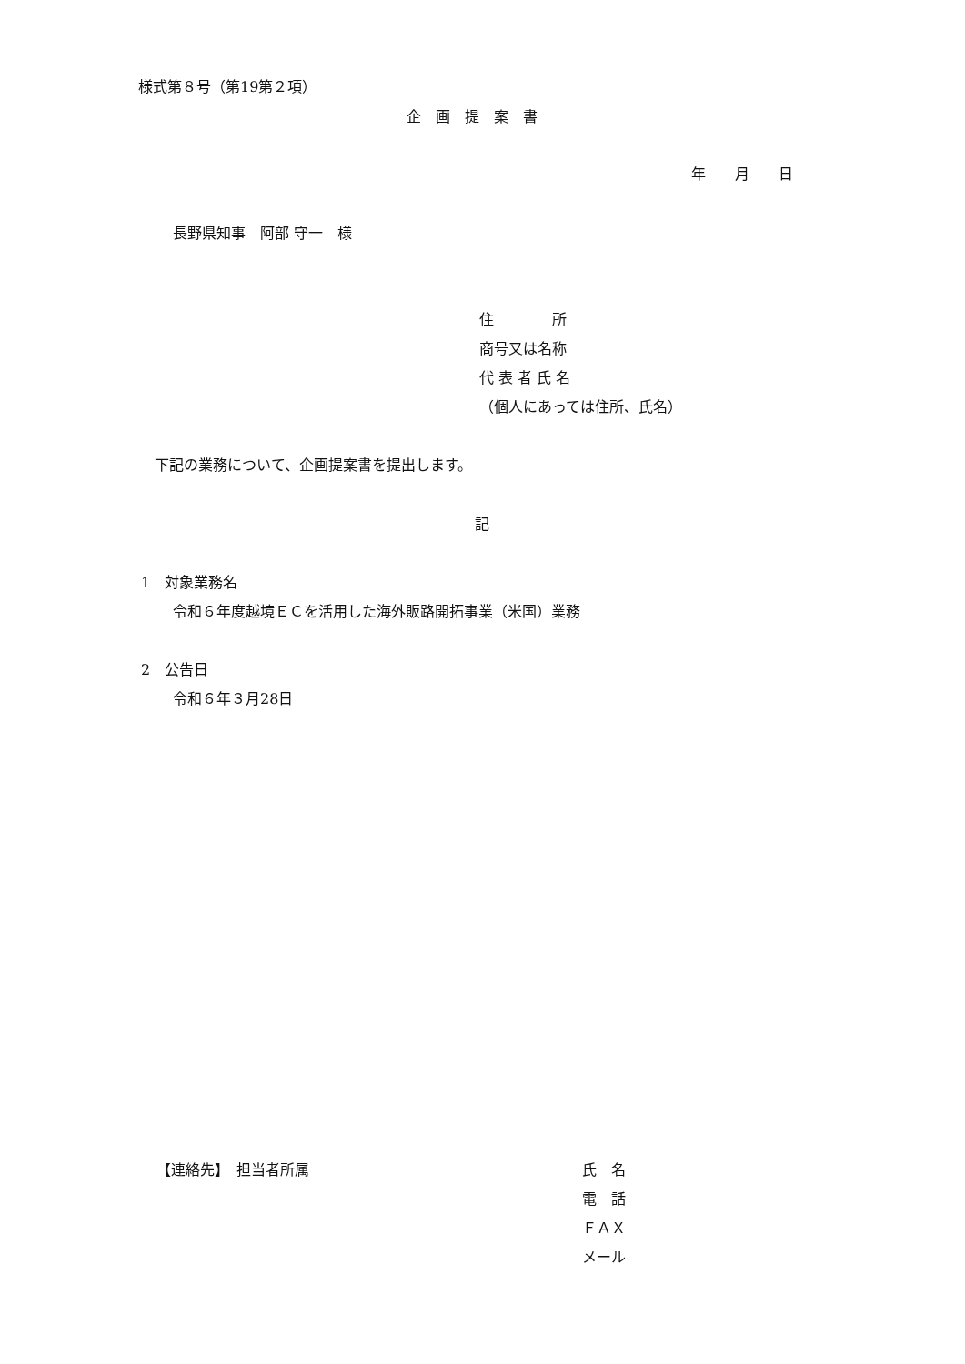様式第８号（第19第２項）
企　画　提　案　書
年　　月　　日
長野県知事　阿部 守一　様
住　　　　所
商号又は名称
代 表 者 氏 名
（個人にあっては住所、氏名）
下記の業務について、企画提案書を提出します。
記
1　対象業務名
令和６年度越境ＥＣを活用した海外販路開拓事業（米国）業務
2　公告日
令和６年３月28日
【連絡先】　担当者所属
氏　名
電　話
ＦＡＸ
メール